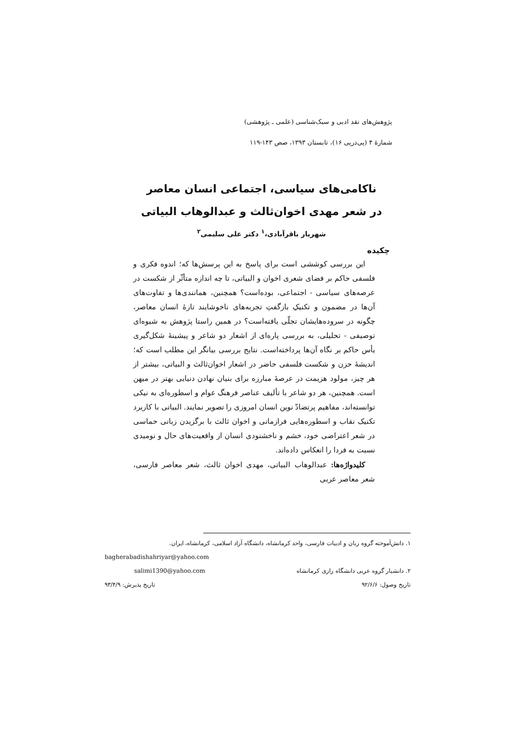پژوهش‌های نقد ادبی و سبک‌شناسی (علمی ـ پژوهشی)
شمارهٔ ۴ (پی‌درپی ۱۶)، تابستان ۱۳۹۳، صص ۱۴۳-۱۱۹
ناکامی‌های سیاسی، اجتماعی انسان معاصر
در شعر مهدی اخوان‌ثالث و عبدالوهاب البیاتی
شهریار باقرآبادی،<sup>۱</sup> دکتر علی سلیمی<sup>۲</sup>
چکیده
این بررسی کوششی است برای پاسخ به این پرسش‌ها که؛ اندوه فکری و فلسفی حاکم بر فضای شعری اخوان و البیاتی، تا چه اندازه متأثّر از شکست در عرصه‌های سیاسی - اجتماعی، بوده‌است؟ همچنین، همانندی‌ها و تفاوت‌های آن‌ها در مضمون و تکنیکِ بازگفتِ تجربه‌های ناخوشایند تازهٔ انسان معاصر، چگونه در سروده‌هایشان تجلّی یافته‌است؟ در همین راستا پژوهش به شیوه‌ای توصیفی - تحلیلی، به بررسی پاره‌ای از اشعار دو شاعر و پیشینهٔ شکل‌گیری یأس حاکم بر نگاه آن‌ها پرداخته‌است. نتایج بررسی بیانگر این مطلب است که؛ اندیشهٔ حزن و شکست فلسفی حاضر در اشعار اخوان‌ثالث و البیاتی، بیشتر از هر چیز، مولود هزیمت در عرصهٔ مبارزه برای بنیان نهادن دنیایی بهتر در میهن است. همچنین، هر دو شاعر با تألیف عناصر فرهنگ عوام و اسطوره‌ای به نیکی توانسته‌اند، مفاهیم پرتضادّ نوین انسان امروزی را تصویر نمایند. البیاتی با کاربرد تکنیک نقاب و اسطوره‌هایی فرازمانی و اخوان ثالث با برگزیدن زبانی حماسی در شعر اعتراضی خود، خشم و ناخشنودی انسان از واقعیت‌های حال و نومیدی نسبت به فردا را انعکاس داده‌اند.
کلیدواژه‌ها: عبدالوهاب البیاتی، مهدی اخوان ثالث، شعر معاصر فارسی، شعر معاصر عربی
۱. دانش‌آموخته گروه زبان و ادبیات فارسی، واحد کرمانشاه، دانشگاه آزاد اسلامی، کرمانشاه، ایران.
bagherabadishahriyar@yahoo.com
۲. دانشیار گروه عربی دانشگاه رازی کرمانشاه salimi1390@yahoo.com
تاریخ وصول: ۹۲/۶/۶ تاریخ پذیرش: ۹۳/۴/۹